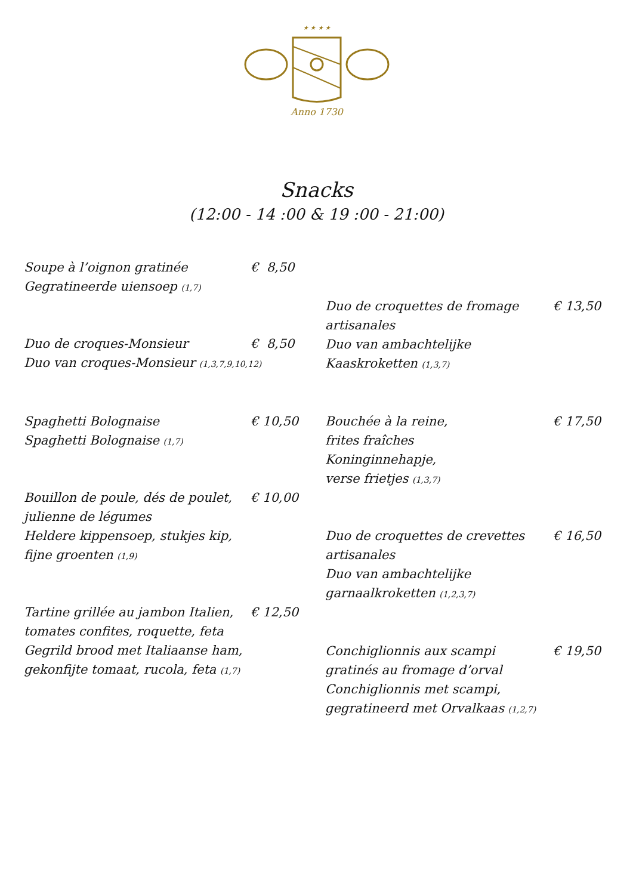★ ★ ★ ★
Anno 1730
Snacks
(12:00 - 14 :00 & 19 :00 - 21:00)
Soupe à l’oignon gratinée
Gegratineerde uiensoep (1,7)
€ 8,50
Duo de croquettes de fromage
artisanales
Duo van ambachtelijke
Kaaskroketten (1,3,7)
€ 13,50
Duo de croques-Monsieur
Duo van croques-Monsieur (1,3,7,9,10,12)
€ 8,50
Spaghetti Bolognaise
Spaghetti Bolognaise (1,7)
€ 10,50
Bouchée à la reine,
frites fraîches
Koninginnehapje,
verse frietjes (1,3,7)
€ 17,50
Bouillon de poule, dés de poulet,
julienne de légumes
Heldere kippensoep, stukjes kip,
fijne groenten (1,9)
€ 10,00
Duo de croquettes de crevettes
artisanales
Duo van ambachtelijke
garnaalkroketten (1,2,3,7)
€ 16,50
Tartine grillée au jambon Italien,
tomates confites, roquette, feta
Gegrild brood met Italiaanse ham,
gekonfijte tomaat, rucola, feta (1,7)
€ 12,50
Conchiglionnis aux scampi
gratinés au fromage d’orval
Conchiglionnis met scampi,
gegratineerd met Orvalkaas (1,2,7)
€ 19,50